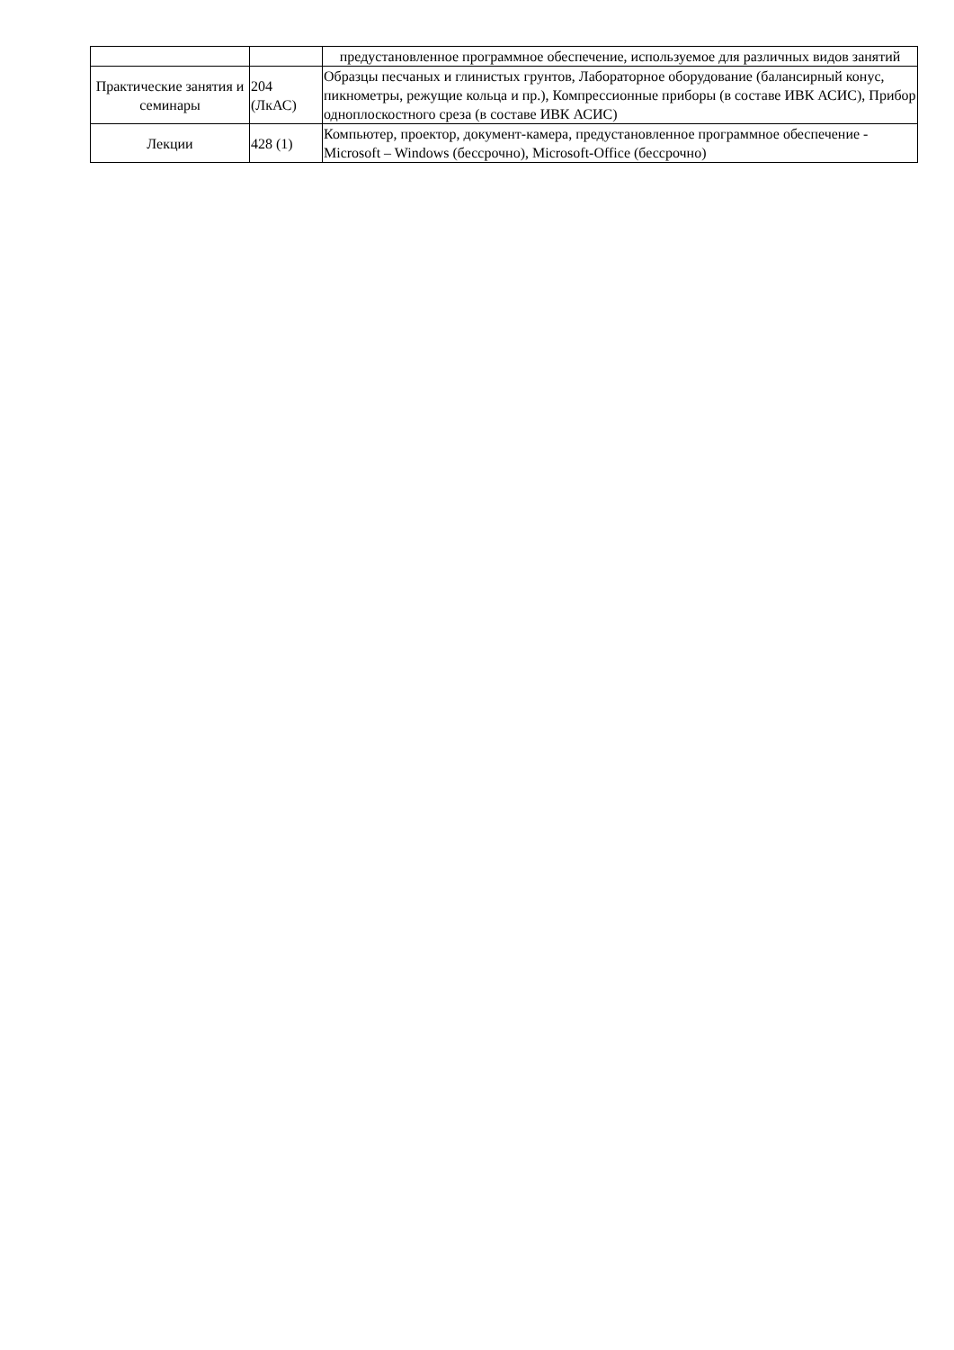| | | предустановленное программное обеспечение, используемое для различных видов занятий |
| Практические занятия и семинары | 204 (ЛкАС) | Образцы песчаных и глинистых грунтов, Лабораторное оборудование (балансирный конус, пикнометры, режущие кольца и пр.), Компрессионные приборы (в составе ИВК АСИС), Прибор одноплоскостного среза (в составе ИВК АСИС) |
| Лекции | 428 (1) | Компьютер, проектор, документ-камера, предустановленное программное обеспечение - Microsoft – Windows (бессрочно), Microsoft-Office (бессрочно) |